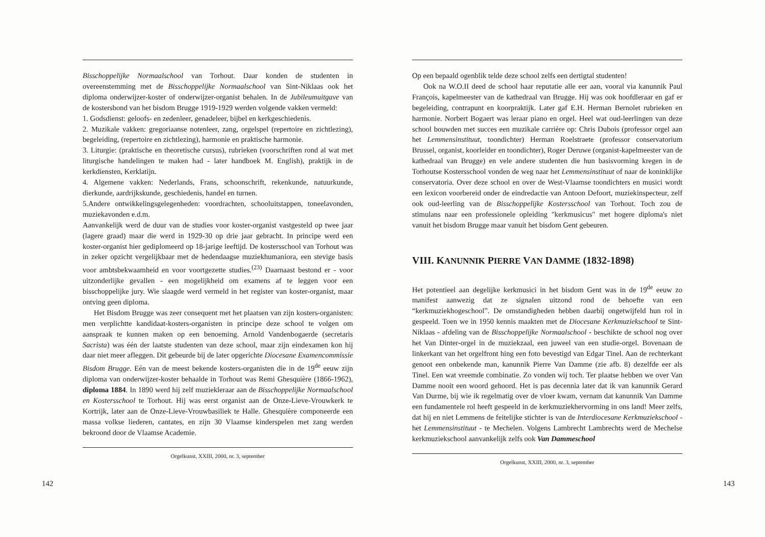142
Bisschoppelijke Normaalschool van Torhout. Daar konden de studenten in overeenstemming met de Bisschoppelijke Normaalschool van Sint-Niklaas ook het diploma onderwijzer-koster of onderwijzer-organist behalen. In de Jubileumuitgave van de kostersbond van het bisdom Brugge 1919-1929 werden volgende vakken vermeld:
1. Godsdienst: geloofs- en zedenleer, genadeleer, bijbel en kerkgeschiedenis.
2. Muzikale vakken: gregoriaanse notenleer, zang, orgelspel (repertoire en zichtlezing), begeleiding, (repertoire en zichtlezing), harmonie en praktische harmonie.
3. Liturgie: (praktische en theoretische cursus), rubrieken (voorschriften rond al wat met liturgische handelingen te maken had - later handboek M. English), praktijk in de kerkdiensten, Kerklatijn.
4. Algemene vakken: Nederlands, Frans, schoonschrift, rekenkunde, natuurkunde, dierkunde, aardrijkskunde, geschiedenis, handel en turnen.
5.Andere ontwikkelingsgelegenheden: voordrachten, schooluitstappen, toneelavonden, muziekavonden e.d.m.
Aanvankelijk werd de duur van de studies voor koster-organist vastgesteld op twee jaar (lagere graad) maar die werd in 1929-30 op drie jaar gebracht. In principe werd een koster-organist hier gediplomeerd op 18-jarige leeftijd. De kostersschool van Torhout was in zeker opzicht vergelijkbaar met de hedendaagse muziekhumaniora, een stevige basis voor ambtsbekwaamheid en voor voortgezette studies.<sup>(23)</sup> Daarnaast bestond er - voor uitzonderlijke gevallen - een mogelijkheid om examens af te leggen voor een bisschoppelijke jury. Wie slaagde werd vermeld in het register van koster-organist, maar ontving geen diploma.
Het Bisdom Brugge was zeer consequent met het plaatsen van zijn kosters-organisten: men verplichtte kandidaat-kosters-organisten in principe deze school te volgen om aanspraak te kunnen maken op een benoeming. Arnold Vandenbogaerde (secretaris Sacrista) was één der laatste studenten van deze school, maar zijn eindexamen kon hij daar niet meer afleggen. Dit gebeurde bij de later opgerichte Diocesane Examencommissie Bisdom Brugge. Eén van de meest bekende kosters-organisten die in de 19<sup>de</sup> eeuw zijn diploma van onderwijzer-koster behaalde in Torhout was Remi Ghesquière (1866-1962), diploma 1884. In 1890 werd hij zelf muziekleraar aan de Bisschoppelijke Normaalschool en Kostersschool te Torhout. Hij was eerst organist aan de Onze-Lieve-Vrouwkerk te Kortrijk, later aan de Onze-Lieve-Vrouwbasiliek te Halle. Ghesquière componeerde een massa volkse liederen, cantates, en zijn 30 Vlaamse kinderspelen met zang werden bekroond door de Vlaamse Academie.
Orgelkunst, XXIII, 2000, nr. 3, september
143
Op een bepaald ogenblik telde deze school zelfs een dertigtal studenten!
Ook na W.O.II deed de school haar reputatie alle eer aan, vooral via kanunnik Paul François, kapelmeester van de kathedraal van Brugge. Hij was ook hoofdleraar en gaf er begeleiding, contrapunt en koorpraktijk. Later gaf E.H. Herman Bernolet rubrieken en harmonie. Norbert Bogaert was leraar piano en orgel. Heel wat oud-leerlingen van deze school bouwden met succes een muzikale carrière op: Chris Dubois (professor orgel aan het Lemmensinstituut, toondichter) Herman Roelstraete (professor conservatorium Brussel, organist, koorleider en toondichter), Roger Deruwe (organist-kapelmeester van de kathedraal van Brugge) en vele andere studenten die hun basisvorming kregen in de Torhoutse Kostersschool vonden de weg naar het Lemmensinstituut of naar de koninklijke conservatoria. Over deze school en over de West-Vlaamse toondichters en musici wordt een lexicon voorbereid onder de eindredactie van Antoon Defoort, muziekinspecteur, zelf ook oud-leerling van de Bisschoppelijke Kostersschool van Torhout. Toch zou de stimulans naar een professionele opleiding "kerkmusicus" met hogere diploma's niet vanuit het bisdom Brugge maar vanuit het bisdom Gent gebeuren.
VIII. KANUNNIK PIERRE VAN DAMME (1832-1898)
Het potentieel aan degelijke kerkmusici in het bisdom Gent was in de 19<sup>de</sup> eeuw zo manifest aanwezig dat ze signalen uitzond rond de behoefte van een “kerkmuziekhogeschool”. De omstandigheden hebben daarbij ongetwijfeld hun rol in gespeeld. Toen we in 1950 kennis maakten met de Diocesane Kerkmuziekschool te Sint-Niklaas - afdeling van de Bisschoppelijke Normaalschool - beschikte de school nog over het Van Dinter-orgel in de muziekzaal, een juweel van een studie-orgel. Bovenaan de linkerkant van het orgelfront hing een foto bevestigd van Edgar Tinel. Aan de rechterkant genoot een onbekende man, kanunnik Pierre Van Damme (zie afb. 8) dezelfde eer als Tinel. Een wat vreemde combinatie. Zo vonden wij toch. Ter plaatse hebben we over Van Damme nooit een woord gehoord. Het is pas decennia later dat ik van kanunnik Gerard Van Durme, bij wie ik regelmatig over de vloer kwam, vernam dat kanunnik Van Damme een fundamentele rol heeft gespeeld in de kerkmuziekhervorming in ons land! Meer zelfs, dat hij en niet Lemmens de feitelijke stichter is van de Interdiocesane Kerkmuziekschool - het Lemmensinstituut - te Mechelen. Volgens Lambrecht Lambrechts werd de Mechelse kerkmuziekschool aanvankelijk zelfs ook Van Dammeschool
Orgelkunst, XXIII, 2000, nr. 3, september